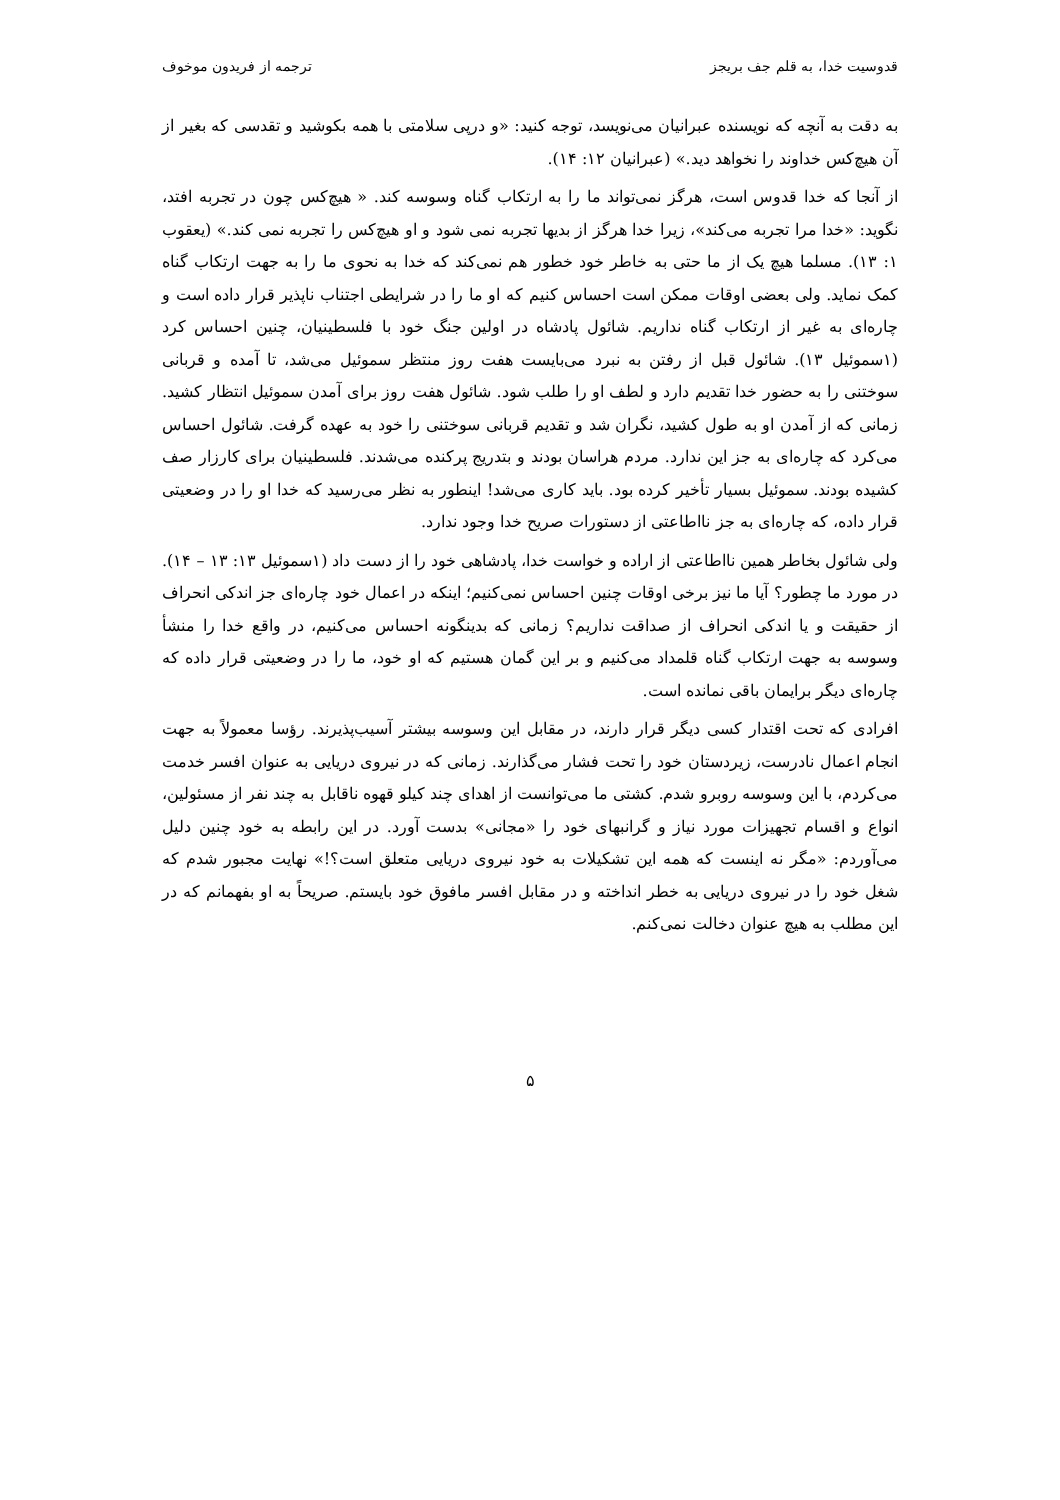قدوسیت خدا، به قلم جف بریجز ترجمه از فریدون موخوف
به دقت به آنچه که نویسنده عبرانیان می‌نویسد، توجه کنید: «و درپی سلامتی با همه بکوشید و تقدسی که بغیر از آن هیچ‌کس خداوند را نخواهد دید.» (عبرانیان ۱۲: ۱۴).
از آنجا که خدا قدوس است، هرگز نمی‌تواند ما را به ارتکاب گناه وسوسه کند. « هیچ‌کس چون در تجربه افتد، نگوید: «خدا مرا تجربه می‌کند»، زیرا خدا هرگز از بدیها تجربه نمی شود و او هیچ‌کس را تجربه نمی کند.» (یعقوب ۱: ۱۳). مسلما هیچ یک از ما حتی به خاطر خود خطور هم نمی‌کند که خدا به نحوی ما را به جهت ارتکاب گناه کمک نماید. ولی بعضی اوقات ممکن است احساس کنیم که او ما را در شرایطی اجتناب ناپذیر قرار داده است و چاره‌ای به غیر از ارتکاب گناه نداریم. شائول پادشاه در اولین جنگ خود با فلسطینیان، چنین احساس کرد (۱سموئیل ۱۳). شائول قبل از رفتن به نبرد می‌بایست هفت روز منتظر سموئیل می‌شد، تا آمده و قربانی سوختنی را به حضور خدا تقدیم دارد و لطف او را طلب شود. شائول هفت روز برای آمدن سموئیل انتظار کشید. زمانی که از آمدن او به طول کشید، نگران شد و تقدیم قربانی سوختنی را خود به عهده گرفت. شائول احساس می‌کرد که چاره‌ای به جز این ندارد. مردم هراسان بودند و بتدریج پرکنده می‌شدند. فلسطینیان برای کارزار صف کشیده بودند. سموئیل بسیار تأخیر کرده بود. باید کاری می‌شد! اینطور به نظر می‌رسید که خدا او را در وضعیتی قرار داده، که چاره‌ای به جز نااطاعتی از دستورات صریح خدا وجود ندارد.
ولی شائول بخاطر همین نااطاعتی از اراده و خواست خدا، پادشاهی خود را از دست داد (۱سموئیل ۱۳: ۱۳ – ۱۴). در مورد ما چطور؟ آیا ما نیز برخی اوقات چنین احساس نمی‌کنیم؛ اینکه در اعمال خود چاره‌ای جز اندکی انحراف از حقیقت و یا اندکی انحراف از صداقت نداریم؟ زمانی که بدینگونه احساس می‌کنیم، در واقع خدا را منشأ وسوسه به جهت ارتکاب گناه قلمداد می‌کنیم و بر این گمان هستیم که او خود، ما را در وضعیتی قرار داده که چاره‌ای دیگر برایمان باقی نمانده است.
افرادی که تحت اقتدار کسی دیگر قرار دارند، در مقابل این وسوسه بیشتر آسیب‌پذیرند. رؤسا معمولاً به جهت انجام اعمال نادرست، زیردستان خود را تحت فشار می‌گذارند. زمانی که در نیروی دریایی به عنوان افسر خدمت می‌کردم، با این وسوسه روبرو شدم. کشتی ما می‌توانست از اهدای چند کیلو قهوه ناقابل به چند نفر از مسئولین، انواع و اقسام تجهیزات مورد نیاز و گرانبهای خود را «مجانی» بدست آورد. در این رابطه به خود چنین دلیل می‌آوردم: «مگر نه اینست که همه این تشکیلات به خود نیروی دریایی متعلق است؟!» نهایت مجبور شدم که شغل خود را در نیروی دریایی به خطر انداخته و در مقابل افسر مافوق خود بایستم. صریحاً به او بفهمانم که در این مطلب به هیچ عنوان دخالت نمی‌کنم.
۵